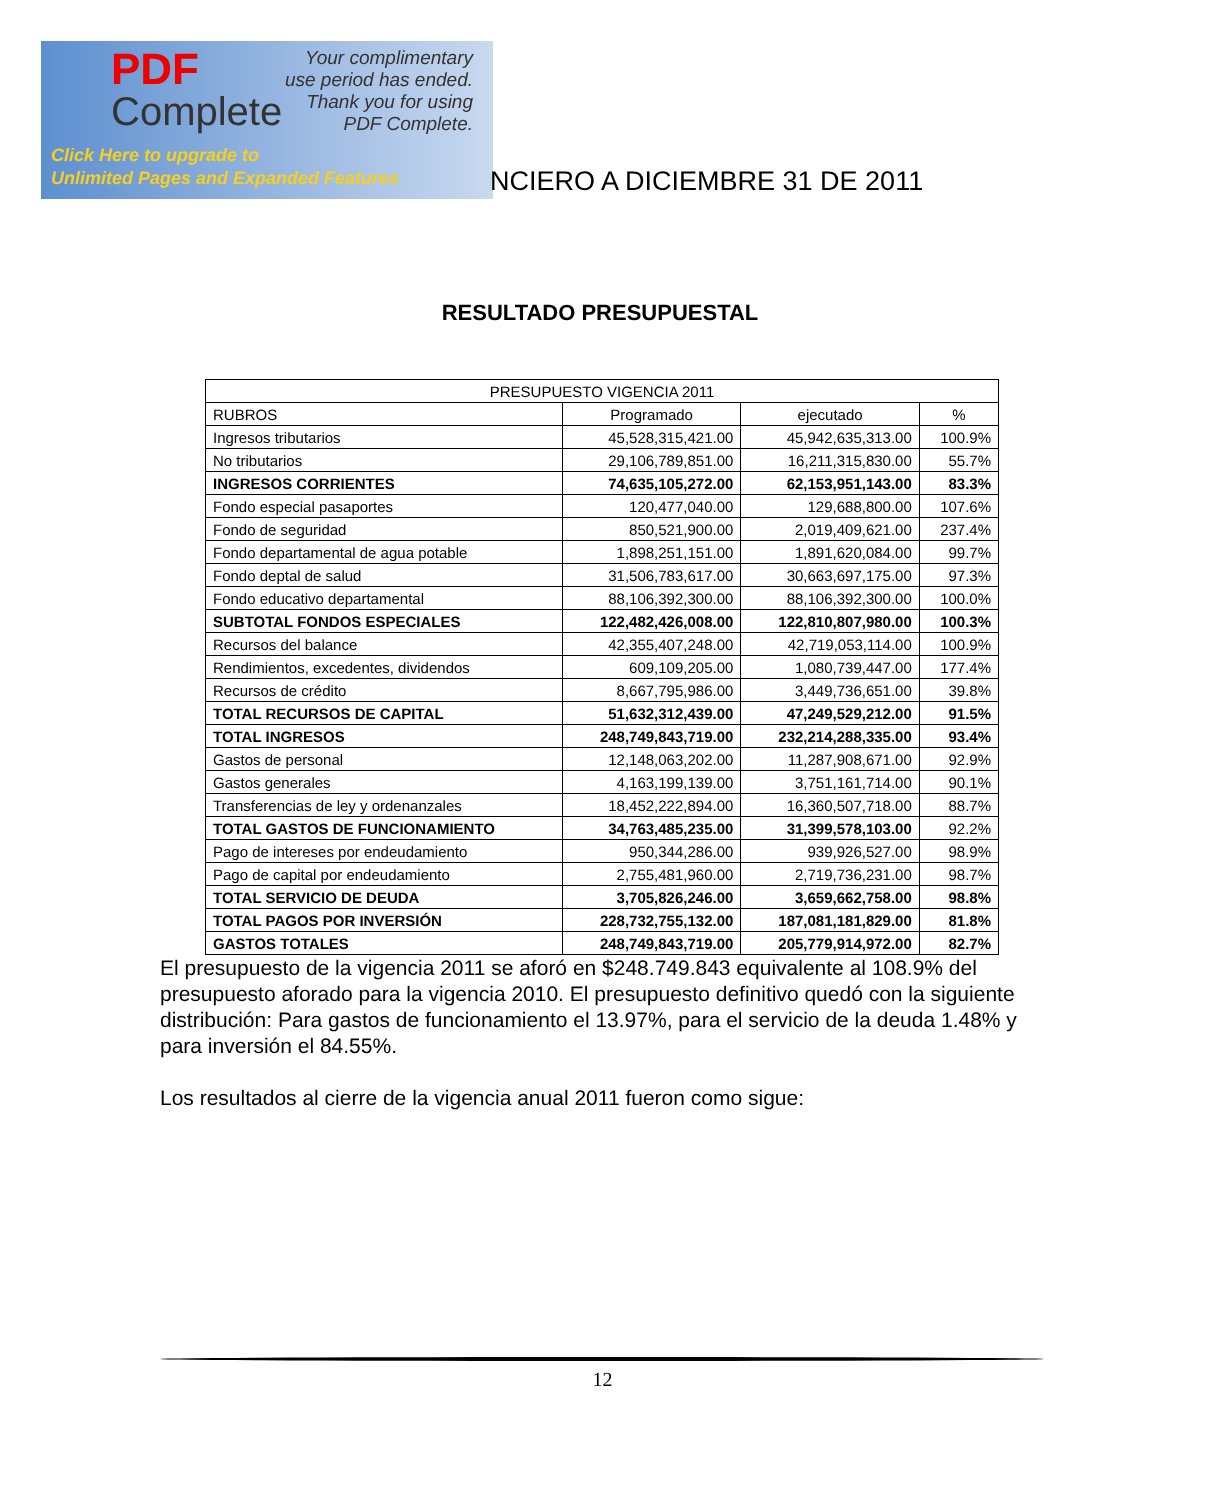PDF
Complete
Your complimentary
use period has ended.
Thank you for using
PDF Complete.
Click Here to upgrade to
Unlimited Pages and Expanded Features
NCIERO A DICIEMBRE 31 DE 2011
RESULTADO PRESUPUESTAL
| PRESUPUESTO VIGENCIA 2011 | | | |
| --- | --- | --- | --- |
| RUBROS | Programado | ejecutado | % |
| Ingresos tributarios | 45,528,315,421.00 | 45,942,635,313.00 | 100.9% |
| No tributarios | 29,106,789,851.00 | 16,211,315,830.00 | 55.7% |
| INGRESOS CORRIENTES | 74,635,105,272.00 | 62,153,951,143.00 | 83.3% |
| Fondo especial pasaportes | 120,477,040.00 | 129,688,800.00 | 107.6% |
| Fondo de seguridad | 850,521,900.00 | 2,019,409,621.00 | 237.4% |
| Fondo departamental de agua potable | 1,898,251,151.00 | 1,891,620,084.00 | 99.7% |
| Fondo deptal de salud | 31,506,783,617.00 | 30,663,697,175.00 | 97.3% |
| Fondo educativo departamental | 88,106,392,300.00 | 88,106,392,300.00 | 100.0% |
| SUBTOTAL FONDOS ESPECIALES | 122,482,426,008.00 | 122,810,807,980.00 | 100.3% |
| Recursos del balance | 42,355,407,248.00 | 42,719,053,114.00 | 100.9% |
| Rendimientos, excedentes, dividendos | 609,109,205.00 | 1,080,739,447.00 | 177.4% |
| Recursos de crédito | 8,667,795,986.00 | 3,449,736,651.00 | 39.8% |
| TOTAL RECURSOS DE CAPITAL | 51,632,312,439.00 | 47,249,529,212.00 | 91.5% |
| TOTAL INGRESOS | 248,749,843,719.00 | 232,214,288,335.00 | 93.4% |
| Gastos de personal | 12,148,063,202.00 | 11,287,908,671.00 | 92.9% |
| Gastos generales | 4,163,199,139.00 | 3,751,161,714.00 | 90.1% |
| Transferencias de ley y ordenanzales | 18,452,222,894.00 | 16,360,507,718.00 | 88.7% |
| TOTAL GASTOS DE FUNCIONAMIENTO | 34,763,485,235.00 | 31,399,578,103.00 | 92.2% |
| Pago de intereses por endeudamiento | 950,344,286.00 | 939,926,527.00 | 98.9% |
| Pago de capital por endeudamiento | 2,755,481,960.00 | 2,719,736,231.00 | 98.7% |
| TOTAL SERVICIO DE DEUDA | 3,705,826,246.00 | 3,659,662,758.00 | 98.8% |
| TOTAL PAGOS POR INVERSIÓN | 228,732,755,132.00 | 187,081,181,829.00 | 81.8% |
| GASTOS TOTALES | 248,749,843,719.00 | 205,779,914,972.00 | 82.7% |
El presupuesto de la vigencia 2011 se aforó en $248.749.843 equivalente al 108.9% del presupuesto aforado para la vigencia 2010. El presupuesto definitivo quedó con la siguiente distribución: Para gastos de funcionamiento el 13.97%, para el servicio de la deuda 1.48% y para inversión el 84.55%.
Los resultados al cierre de la vigencia anual 2011 fueron como sigue:
12